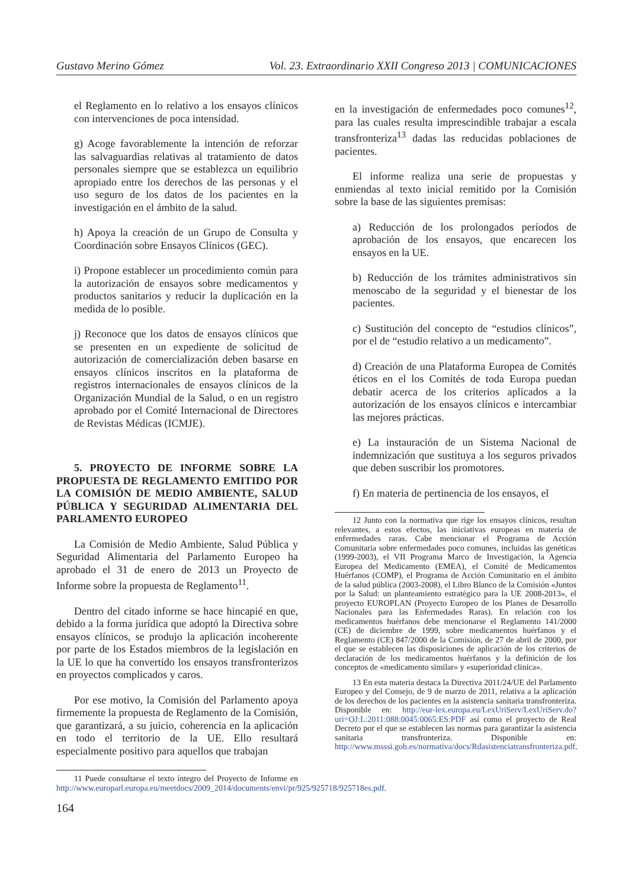Gustavo Merino Gómez Vol. 23. Extraordinario XXII Congreso 2013 | COMUNICACIONES
el Reglamento en lo relativo a los ensayos clínicos con intervenciones de poca intensidad.
g) Acoge favorablemente la intención de reforzar las salvaguardias relativas al tratamiento de datos personales siempre que se establezca un equilibrio apropiado entre los derechos de las personas y el uso seguro de los datos de los pacientes en la investigación en el ámbito de la salud.
h) Apoya la creación de un Grupo de Consulta y Coordinación sobre Ensayos Clínicos (GEC).
i) Propone establecer un procedimiento común para la autorización de ensayos sobre medicamentos y productos sanitarios y reducir la duplicación en la medida de lo posible.
j) Reconoce que los datos de ensayos clínicos que se presenten en un expediente de solicitud de autorización de comercialización deben basarse en ensayos clínicos inscritos en la plataforma de registros internacionales de ensayos clínicos de la Organización Mundial de la Salud, o en un registro aprobado por el Comité Internacional de Directores de Revistas Médicas (ICMJE).
5. PROYECTO DE INFORME SOBRE LA PROPUESTA DE REGLAMENTO EMITIDO POR LA COMISIÓN DE MEDIO AMBIENTE, SALUD PÚBLICA Y SEGURIDAD ALIMENTARIA DEL PARLAMENTO EUROPEO
La Comisión de Medio Ambiente, Salud Pública y Seguridad Alimentaria del Parlamento Europeo ha aprobado el 31 de enero de 2013 un Proyecto de Informe sobre la propuesta de Reglamento<sup>11</sup>.
Dentro del citado informe se hace hincapié en que, debido a la forma jurídica que adoptó la Directiva sobre ensayos clínicos, se produjo la aplicación incoherente por parte de los Estados miembros de la legislación en la UE lo que ha convertido los ensayos transfronterizos en proyectos complicados y caros.
Por ese motivo, la Comisión del Parlamento apoya firmemente la propuesta de Reglamento de la Comisión, que garantizará, a su juicio, coherencia en la aplicación en todo el territorio de la UE. Ello resultará especialmente positivo para aquellos que trabajan
11 Puede consultarse el texto íntegro del Proyecto de Informe en http://www.europarl.europa.eu/meetdocs/2009_2014/documents/envi/pr/925/925718/925718es.pdf.
en la investigación de enfermedades poco comunes<sup>12</sup>, para las cuales resulta imprescindible trabajar a escala transfronteriza<sup>13</sup> dadas las reducidas poblaciones de pacientes.
El informe realiza una serie de propuestas y enmiendas al texto inicial remitido por la Comisión sobre la base de las siguientes premisas:
a) Reducción de los prolongados períodos de aprobación de los ensayos, que encarecen los ensayos en la UE.
b) Reducción de los trámites administrativos sin menoscabo de la seguridad y el bienestar de los pacientes.
c) Sustitución del concepto de “estudios clínicos”, por el de “estudio relativo a un medicamento”.
d) Creación de una Plataforma Europea de Comités éticos en el los Comités de toda Europa puedan debatir acerca de los criterios aplicados a la autorización de los ensayos clínicos e intercambiar las mejores prácticas.
e) La instauración de un Sistema Nacional de indemnización que sustituya a los seguros privados que deben suscribir los promotores.
f) En materia de pertinencia de los ensayos, el
12 Junto con la normativa que rige los ensayos clínicos, resultan relevantes, a estos efectos, las iniciativas europeas en materia de enfermedades raras. Cabe mencionar el Programa de Acción Comunitaria sobre enfermedades poco comunes, incluidas las genéticas (1999-2003), el VII Programa Marco de Investigación, la Agencia Europea del Medicamento (EMEA), el Comité de Medicamentos Huérfanos (COMP), el Programa de Acción Comunitario en el ámbito de la salud pública (2003-2008), el Libro Blanco de la Comisión «Juntos por la Salud: un planteamiento estratégico para la UE 2008-2013», el proyecto EUROPLAN (Proyecto Europeo de los Planes de Desarrollo Nacionales para las Enfermedades Raras). En relación con los medicamentos huérfanos debe mencionarse el Reglamento 141/2000 (CE) de diciembre de 1999, sobre medicamentos huérfanos y el Reglamento (CE) 847/2000 de la Comisión, de 27 de abril de 2000, por el que se establecen las disposiciones de aplicación de los criterios de declaración de los medicamentos huérfanos y la definición de los conceptos de «medicamento similar» y «superioridad clínica».
13 En esta materia destaca la Directiva 2011/24/UE del Parlamento Europeo y del Consejo, de 9 de marzo de 2011, relativa a la aplicación de los derechos de los pacientes en la asistencia sanitaria transfronteriza. Disponible en: http://eur-lex.europa.eu/LexUriServ/LexUriServ.do?uri=OJ:L:2011:088:0045:0065:ES:PDF así como el proyecto de Real Decreto por el que se establecen las normas para garantizar la asistencia sanitaria transfronteriza. Disponible en: http://www.msssi.gob.es/normativa/docs/Rdasistenciatransfronteriza.pdf.
164